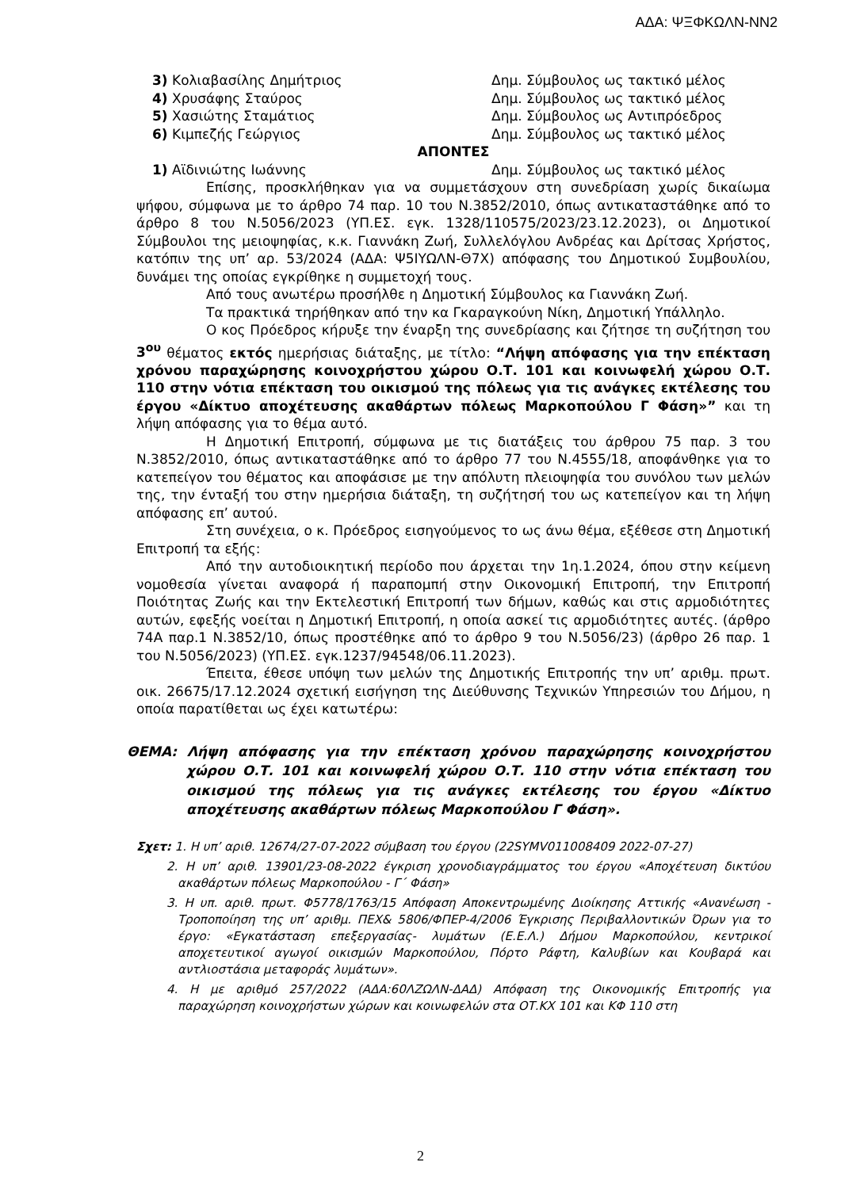ΑΔΑ: ΨΞΦΚΩΛΝ-ΝΝ2
3) Κολιαβασίλης Δημήτριος Δημ. Σύμβουλος ως τακτικό μέλος
4) Χρυσάφης Σταύρος Δημ. Σύμβουλος ως τακτικό μέλος
5) Χασιώτης Σταμάτιος Δημ. Σύμβουλος ως Αντιπρόεδρος
6) Κιμπεζής Γεώργιος Δημ. Σύμβουλος ως τακτικό μέλος
ΑΠΟΝΤΕΣ
1) Αϊδινιώτης Ιωάννης Δημ. Σύμβουλος ως τακτικό μέλος
Επίσης, προσκλήθηκαν για να συμμετάσχουν στη συνεδρίαση χωρίς δικαίωμα ψήφου, σύμφωνα με το άρθρο 74 παρ. 10 του Ν.3852/2010, όπως αντικαταστάθηκε από το άρθρο 8 του Ν.5056/2023 (ΥΠ.ΕΣ. εγκ. 1328/110575/2023/23.12.2023), οι Δημοτικοί Σύμβουλοι της μειοψηφίας, κ.κ. Γιαννάκη Ζωή, Συλλελόγλου Ανδρέας και Δρίτσας Χρήστος, κατόπιν της υπ’ αρ. 53/2024 (ΑΔΑ: Ψ5ΙΥΩΛΝ-Θ7Χ) απόφασης του Δημοτικού Συμβουλίου, δυνάμει της οποίας εγκρίθηκε η συμμετοχή τους.
Από τους ανωτέρω προσήλθε η Δημοτική Σύμβουλος κα Γιαννάκη Ζωή.
Τα πρακτικά τηρήθηκαν από την κα Γκαραγκούνη Νίκη, Δημοτική Υπάλληλο.
Ο κος Πρόεδρος κήρυξε την έναρξη της συνεδρίασης και ζήτησε τη συζήτηση του 3<sup>ου</sup> θέματος εκτός ημερήσιας διάταξης, με τίτλο: “Λήψη απόφασης για την επέκταση χρόνου παραχώρησης κοινοχρήστου χώρου Ο.Τ. 101 και κοινωφελή χώρου Ο.Τ. 110 στην νότια επέκταση του οικισμού της πόλεως για τις ανάγκες εκτέλεσης του έργου «Δίκτυο αποχέτευσης ακαθάρτων πόλεως Μαρκοπούλου Γ Φάση»” και τη λήψη απόφασης για το θέμα αυτό.
Η Δημοτική Επιτροπή, σύμφωνα με τις διατάξεις του άρθρου 75 παρ. 3 του Ν.3852/2010, όπως αντικαταστάθηκε από το άρθρο 77 του Ν.4555/18, αποφάνθηκε για το κατεπείγον του θέματος και αποφάσισε με την απόλυτη πλειοψηφία του συνόλου των μελών της, την ένταξή του στην ημερήσια διάταξη, τη συζήτησή του ως κατεπείγον και τη λήψη απόφασης επ’ αυτού.
Στη συνέχεια, ο κ. Πρόεδρος εισηγούμενος το ως άνω θέμα, εξέθεσε στη Δημοτική Επιτροπή τα εξής:
Από την αυτοδιοικητική περίοδο που άρχεται την 1η.1.2024, όπου στην κείμενη νομοθεσία γίνεται αναφορά ή παραπομπή στην Οικονομική Επιτροπή, την Επιτροπή Ποιότητας Ζωής και την Εκτελεστική Επιτροπή των δήμων, καθώς και στις αρμοδιότητες αυτών, εφεξής νοείται η Δημοτική Επιτροπή, η οποία ασκεί τις αρμοδιότητες αυτές. (άρθρο 74Α παρ.1 Ν.3852/10, όπως προστέθηκε από το άρθρο 9 του Ν.5056/23) (άρθρο 26 παρ. 1 του Ν.5056/2023) (ΥΠ.ΕΣ. εγκ.1237/94548/06.11.2023).
Έπειτα, έθεσε υπόψη των μελών της Δημοτικής Επιτροπής την υπ’ αριθμ. πρωτ. οικ. 26675/17.12.2024 σχετική εισήγηση της Διεύθυνσης Τεχνικών Υπηρεσιών του Δήμου, η οποία παρατίθεται ως έχει κατωτέρω:
ΘΕΜΑ: Λήψη απόφασης για την επέκταση χρόνου παραχώρησης κοινοχρήστου χώρου Ο.Τ. 101 και κοινωφελή χώρου Ο.Τ. 110 στην νότια επέκταση του οικισμού της πόλεως για τις ανάγκες εκτέλεσης του έργου «Δίκτυο αποχέτευσης ακαθάρτων πόλεως Μαρκοπούλου Γ Φάση».
Σχετ: 1. Η υπ’ αριθ. 12674/27-07-2022 σύμβαση του έργου (22SYMV011008409 2022-07-27)
2. Η υπ’ αριθ. 13901/23-08-2022 έγκριση χρονοδιαγράμματος του έργου «Αποχέτευση δικτύου ακαθάρτων πόλεως Μαρκοπούλου - Γ΄ Φάση»
3. Η υπ. αριθ. πρωτ. Φ5778/1763/15 Απόφαση Αποκεντρωμένης Διοίκησης Αττικής «Ανανέωση - Τροποποίηση της υπ’ αριθμ. ΠΕΧ& 5806/ΦΠΕΡ-4/2006 Έγκρισης Περιβαλλοντικών Όρων για το έργο: «Εγκατάσταση επεξεργασίας- λυμάτων (Ε.Ε.Λ.) Δήμου Μαρκοπούλου, κεντρικοί αποχετευτικοί αγωγοί οικισμών Μαρκοπούλου, Πόρτο Ράφτη, Καλυβίων και Κουβαρά και αντλιοστάσια μεταφοράς λυμάτων».
4. Η με αριθμό 257/2022 (ΑΔΑ:60ΛΖΩΛΝ-ΔΑΔ) Απόφαση της Οικονομικής Επιτροπής για παραχώρηση κοινοχρήστων χώρων και κοινωφελών στα ΟΤ.ΚΧ 101 και ΚΦ 110 στη
2